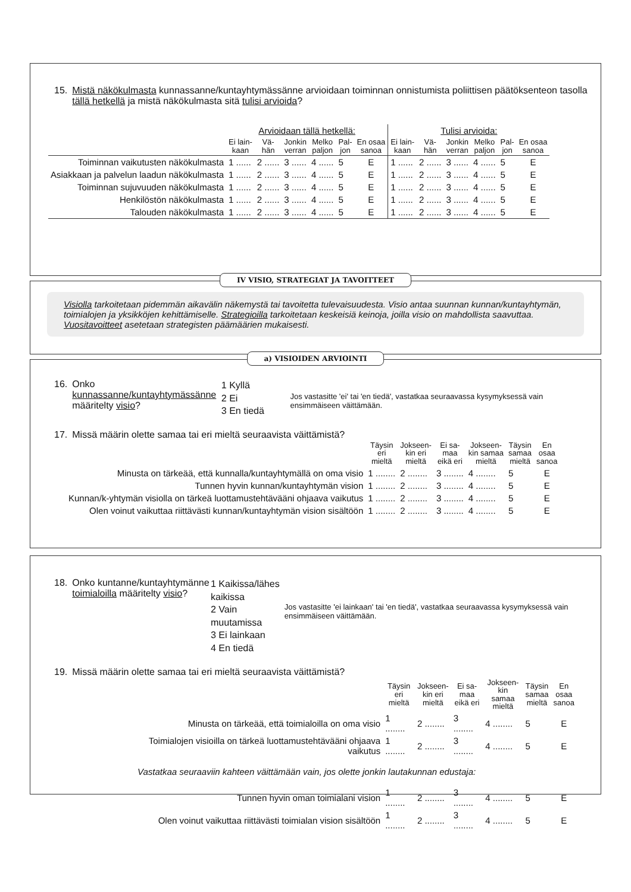15. Mistä näkökulmasta kunnassanne/kuntayhtymässänne arvioidaan toiminnan onnistumista poliittisen päätöksenteon tasolla tällä hetkellä ja mistä näkökulmasta sitä tulisi arvioida?
| | Arvioidaan tällä hetkellä: | | | | | | Tulisi arvioida: | | | | | |
| --- | --- | --- | --- | --- | --- | --- | --- | --- | --- | --- | --- | --- |
| | Ei lain- kaan | Vä- hän | Jonkin verran | Melko paljon | Pal- jon | En osaa sanoa | Ei lain- kaan | Vä- hän | Jonkin verran | Melko paljon | Pal- jon | En osaa sanoa |
| Toiminnan vaikutusten näkökulmasta | 1 ...... | 2 ...... | 3 ...... | 4 ...... | 5 | E | 1 ...... | 2 ...... | 3 ...... | 4 ...... | 5 | E |
| Asiakkaan ja palvelun laadun näkökulmasta | 1 ...... | 2 ...... | 3 ...... | 4 ...... | 5 | E | 1 ...... | 2 ...... | 3 ...... | 4 ...... | 5 | E |
| Toiminnan sujuvuuden näkökulmasta | 1 ...... | 2 ...... | 3 ...... | 4 ...... | 5 | E | 1 ...... | 2 ...... | 3 ...... | 4 ...... | 5 | E |
| Henkilöstön näkökulmasta | 1 ...... | 2 ...... | 3 ...... | 4 ...... | 5 | E | 1 ...... | 2 ...... | 3 ...... | 4 ...... | 5 | E |
| Talouden näkökulmasta | 1 ...... | 2 ...... | 3 ...... | 4 ...... | 5 | E | 1 ...... | 2 ...... | 3 ...... | 4 ...... | 5 | E |
IV VISIO, STRATEGIAT JA TAVOITTEET
Visiolla tarkoitetaan pidemmän aikavälin näkemystä tai tavoitetta tulevaisuudesta. Visio antaa suunnan kunnan/kuntayhtymän, toimialojen ja yksikköjen kehittämiselle. Strategioilla tarkoitetaan keskeisiä keinoja, joilla visio on mahdollista saavuttaa. Vuositavoitteet asetetaan strategisten päämäärien mukaisesti.
a) VISIOIDEN ARVIOINTI
16. Onko kunnassanne/kuntayhtymässänne määritelty visio?
1 Kyllä
2 Ei
3 En tiedä
Jos vastasitte 'ei' tai 'en tiedä', vastatkaa seuraavassa kysymyksessä vain ensimmäiseen väittämään.
17. Missä määrin olette samaa tai eri mieltä seuraavista väittämistä?
| | Täysin eri mieltä | Jokseen- kin eri mieltä | Ei sa- maa eikä eri | Jokseen- kin samaa mieltä | Täysin samaa mieltä | En osaa sanoa |
| --- | --- | --- | --- | --- | --- | --- |
| Minusta on tärkeää, että kunnalla/kuntayhtymällä on oma visio | 1 ........ | 2 ........ | 3 ........ | 4 ........ | 5 | E |
| Tunnen hyvin kunnan/kuntayhtymän vision | 1 ........ | 2 ........ | 3 ........ | 4 ........ | 5 | E |
| Kunnan/k-yhtymän visiolla on tärkeä luottamustehtävääni ohjaava vaikutus | 1 ........ | 2 ........ | 3 ........ | 4 ........ | 5 | E |
| Olen voinut vaikuttaa riittävästi kunnan/kuntayhtymän vision sisältöön | 1 ........ | 2 ........ | 3 ........ | 4 ........ | 5 | E |
18. Onko kuntanne/kuntayhtymänne toimialoilla määritelty visio?
1 Kaikissa/lähes kaikissa
2 Vain muutamissa
3 Ei lainkaan
4 En tiedä
Jos vastasitte 'ei lainkaan' tai 'en tiedä', vastatkaa seuraavassa kysymyksessä vain ensimmäiseen väittämään.
19. Missä määrin olette samaa tai eri mieltä seuraavista väittämistä?
| | Täysin eri mieltä | Jokseen- kin eri mieltä | Ei sa- maa eikä eri | Jokseen- kin samaa mieltä | Täysin samaa mieltä | En osaa sanoa |
| --- | --- | --- | --- | --- | --- | --- |
| Minusta on tärkeää, että toimialoilla on oma visio | 1 ........ | 2 ........ | 3 ........ | 4 ........ | 5 | E |
| Toimialojen visioilla on tärkeä luottamustehtävääni ohjaava vaikutus | 1 ........ | 2 ........ | 3 ........ | 4 ........ | 5 | E |
| Vastatkaa seuraaviin kahteen väittämään vain, jos olette jonkin lautakunnan edustaja: | | | | | | |
| Tunnen hyvin oman toimialani vision | 1 ........ | 2 ........ | 3 ........ | 4 ........ | 5 | E |
| Olen voinut vaikuttaa riittävästi toimialan vision sisältöön | 1 ........ | 2 ........ | 3 ........ | 4 ........ | 5 | E |